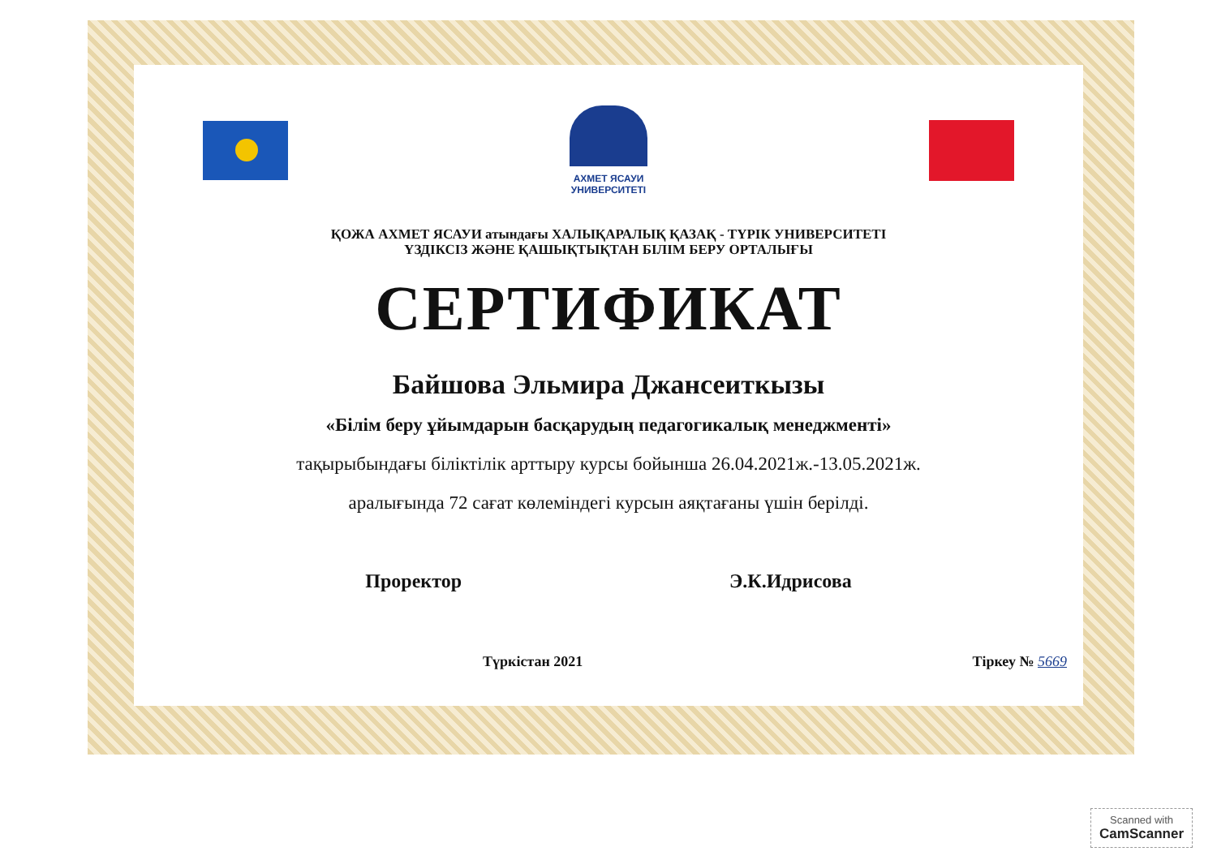АХМЕТ ЯСАУИ
УНИВЕРСИТЕТІ
ҚОЖА АХМЕТ ЯСАУИ атындағы ХАЛЫҚАРАЛЫҚ ҚАЗАҚ - ТҮРІК УНИВЕРСИТЕТІ
ҮЗДІКСІЗ ЖӘНЕ ҚАШЫҚТЫҚТАН БІЛІМ БЕРУ ОРТАЛЫҒЫ
СЕРТИФИКАТ
Байшова Эльмира Джансеиткызы
«Білім беру ұйымдарын басқарудың педагогикалық менеджменті»
тақырыбындағы біліктілік арттыру курсы бойынша 26.04.2021ж.-13.05.2021ж.
аралығында 72 сағат көлеміндегі курсын аяқтағаны үшін берілді.
Проректор Э.К.Идрисова
Түркістан 2021 Тіркеу № 5669
Scanned with
CamScanner